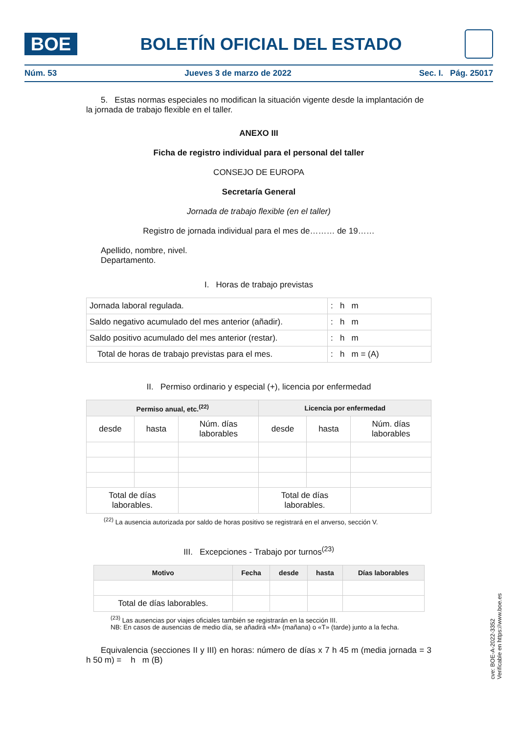BOE
BOLETÍN OFICIAL DEL ESTADO
Núm. 53 Jueves 3 de marzo de 2022 Sec. I. Pág. 25017
5. Estas normas especiales no modifican la situación vigente desde la implantación de la jornada de trabajo flexible en el taller.
ANEXO III
Ficha de registro individual para el personal del taller
CONSEJO DE EUROPA
Secretaría General
Jornada de trabajo flexible (en el taller)
Registro de jornada individual para el mes de……… de 19……
Apellido, nombre, nivel.
Departamento.
I. Horas de trabajo previstas
| Jornada laboral regulada. | : h m |
| Saldo negativo acumulado del mes anterior (añadir). | : h m |
| Saldo positivo acumulado del mes anterior (restar). | : h m |
| Total de horas de trabajo previstas para el mes. | : h m = (A) |
II. Permiso ordinario y especial (+), licencia por enfermedad
| Permiso anual, etc.<sup>(22)</sup> | | | Licencia por enfermedad | | |
| --- | --- | --- | --- | --- | --- |
| desde | hasta | Núm. días laborables | desde | hasta | Núm. días laborables |
| Total de días laborables. | | | Total de días laborables. | | |
<sup>(22)</sup> La ausencia autorizada por saldo de horas positivo se registrará en el anverso, sección V.
III. Excepciones - Trabajo por turnos<sup>(23)</sup>
| Motivo | Fecha | desde | hasta | Días laborables |
| --- | --- | --- | --- | --- |
| Total de días laborables. | | | | |
<sup>(23)</sup> Las ausencias por viajes oficiales también se registrarán en la sección III.
NB: En casos de ausencias de medio día, se añadirá «M» (mañana) o «T» (tarde) junto a la fecha.
Equivalencia (secciones II y III) en horas: número de días x 7 h 45 m (media jornada = 3 h 50 m) = h m (B)
cve: BOE-A-2022-3352
Verificable en https://www.boe.es